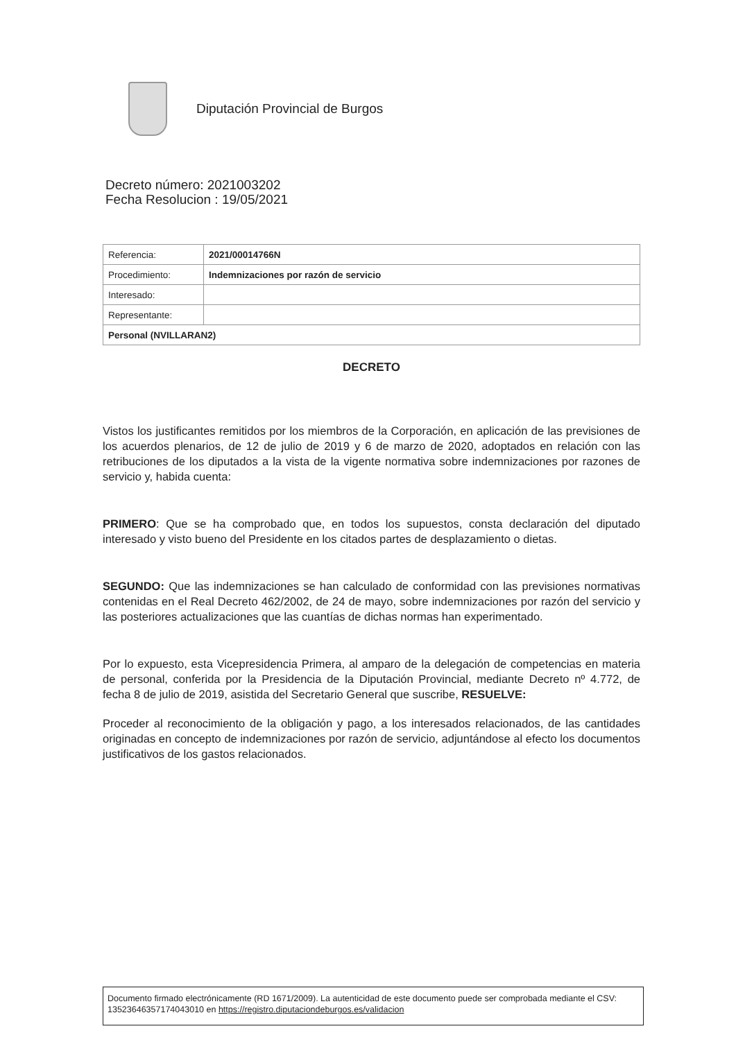Diputación Provincial de Burgos
Decreto número: 2021003202
Fecha Resolucion : 19/05/2021
| Referencia: | 2021/00014766N |
| Procedimiento: | Indemnizaciones por razón de servicio |
| Interesado: | |
| Representante: | |
| Personal (NVILLARAN2) | |
DECRETO
Vistos los justificantes remitidos por los miembros de la Corporación, en aplicación de las previsiones de los acuerdos plenarios, de 12 de julio de 2019 y 6 de marzo de 2020, adoptados en relación con las retribuciones de los diputados a la vista de la vigente normativa sobre indemnizaciones por razones de servicio y, habida cuenta:
PRIMERO: Que se ha comprobado que, en todos los supuestos, consta declaración del diputado interesado y visto bueno del Presidente en los citados partes de desplazamiento o dietas.
SEGUNDO: Que las indemnizaciones se han calculado de conformidad con las previsiones normativas contenidas en el Real Decreto 462/2002, de 24 de mayo, sobre indemnizaciones por razón del servicio y las posteriores actualizaciones que las cuantías de dichas normas han experimentado.
Por lo expuesto, esta Vicepresidencia Primera, al amparo de la delegación de competencias en materia de personal, conferida por la Presidencia de la Diputación Provincial, mediante Decreto nº 4.772, de fecha 8 de julio de 2019, asistida del Secretario General que suscribe, RESUELVE:
Proceder al reconocimiento de la obligación y pago, a los interesados relacionados, de las cantidades originadas en concepto de indemnizaciones por razón de servicio, adjuntándose al efecto los documentos justificativos de los gastos relacionados.
Documento firmado electrónicamente (RD 1671/2009). La autenticidad de este documento puede ser comprobada mediante el CSV: 13523646357174043010 en https://registro.diputaciondeburgos.es/validacion